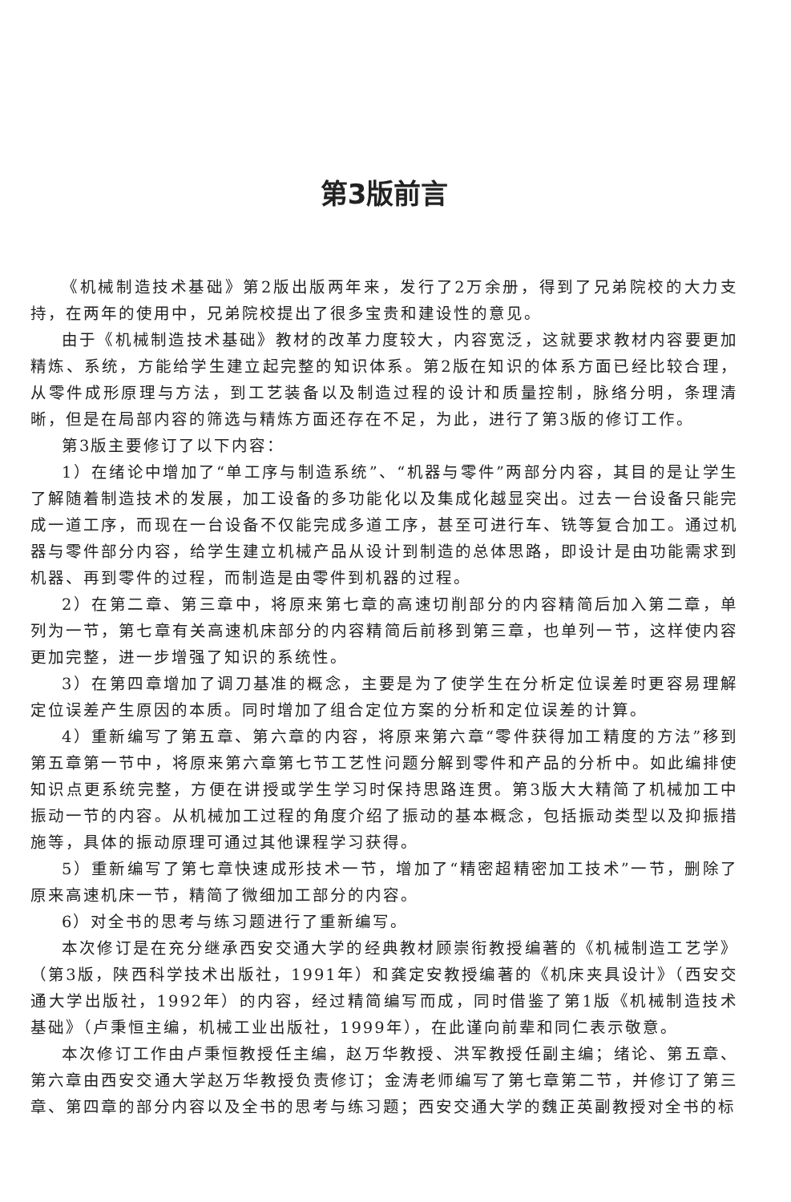第3版前言
《机械制造技术基础》第2版出版两年来，发行了2万余册，得到了兄弟院校的大力支持，在两年的使用中，兄弟院校提出了很多宝贵和建设性的意见。
由于《机械制造技术基础》教材的改革力度较大，内容宽泛，这就要求教材内容要更加精炼、系统，方能给学生建立起完整的知识体系。第2版在知识的体系方面已经比较合理，从零件成形原理与方法，到工艺装备以及制造过程的设计和质量控制，脉络分明，条理清晰，但是在局部内容的筛选与精炼方面还存在不足，为此，进行了第3版的修订工作。
第3版主要修订了以下内容：
1）在绪论中增加了“单工序与制造系统”、“机器与零件”两部分内容，其目的是让学生了解随着制造技术的发展，加工设备的多功能化以及集成化越显突出。过去一台设备只能完成一道工序，而现在一台设备不仅能完成多道工序，甚至可进行车、铣等复合加工。通过机器与零件部分内容，给学生建立机械产品从设计到制造的总体思路，即设计是由功能需求到机器、再到零件的过程，而制造是由零件到机器的过程。
2）在第二章、第三章中，将原来第七章的高速切削部分的内容精简后加入第二章，单列为一节，第七章有关高速机床部分的内容精简后前移到第三章，也单列一节，这样使内容更加完整，进一步增强了知识的系统性。
3）在第四章增加了调刀基准的概念，主要是为了使学生在分析定位误差时更容易理解定位误差产生原因的本质。同时增加了组合定位方案的分析和定位误差的计算。
4）重新编写了第五章、第六章的内容，将原来第六章“零件获得加工精度的方法”移到第五章第一节中，将原来第六章第七节工艺性问题分解到零件和产品的分析中。如此编排使知识点更系统完整，方便在讲授或学生学习时保持思路连贯。第3版大大精简了机械加工中振动一节的内容。从机械加工过程的角度介绍了振动的基本概念，包括振动类型以及抑振措施等，具体的振动原理可通过其他课程学习获得。
5）重新编写了第七章快速成形技术一节，增加了“精密超精密加工技术”一节，删除了原来高速机床一节，精简了微细加工部分的内容。
6）对全书的思考与练习题进行了重新编写。
本次修订是在充分继承西安交通大学的经典教材顾崇衔教授编著的《机械制造工艺学》（第3版，陕西科学技术出版社，1991年）和龚定安教授编著的《机床夹具设计》（西安交通大学出版社，1992年）的内容，经过精简编写而成，同时借鉴了第1版《机械制造技术基础》（卢秉恒主编，机械工业出版社，1999年），在此谨向前辈和同仁表示敬意。
本次修订工作由卢秉恒教授任主编，赵万华教授、洪军教授任副主编；绪论、第五章、第六章由西安交通大学赵万华教授负责修订；金涛老师编写了第七章第二节，并修订了第三章、第四章的部分内容以及全书的思考与练习题；西安交通大学的魏正英副教授对全书的标